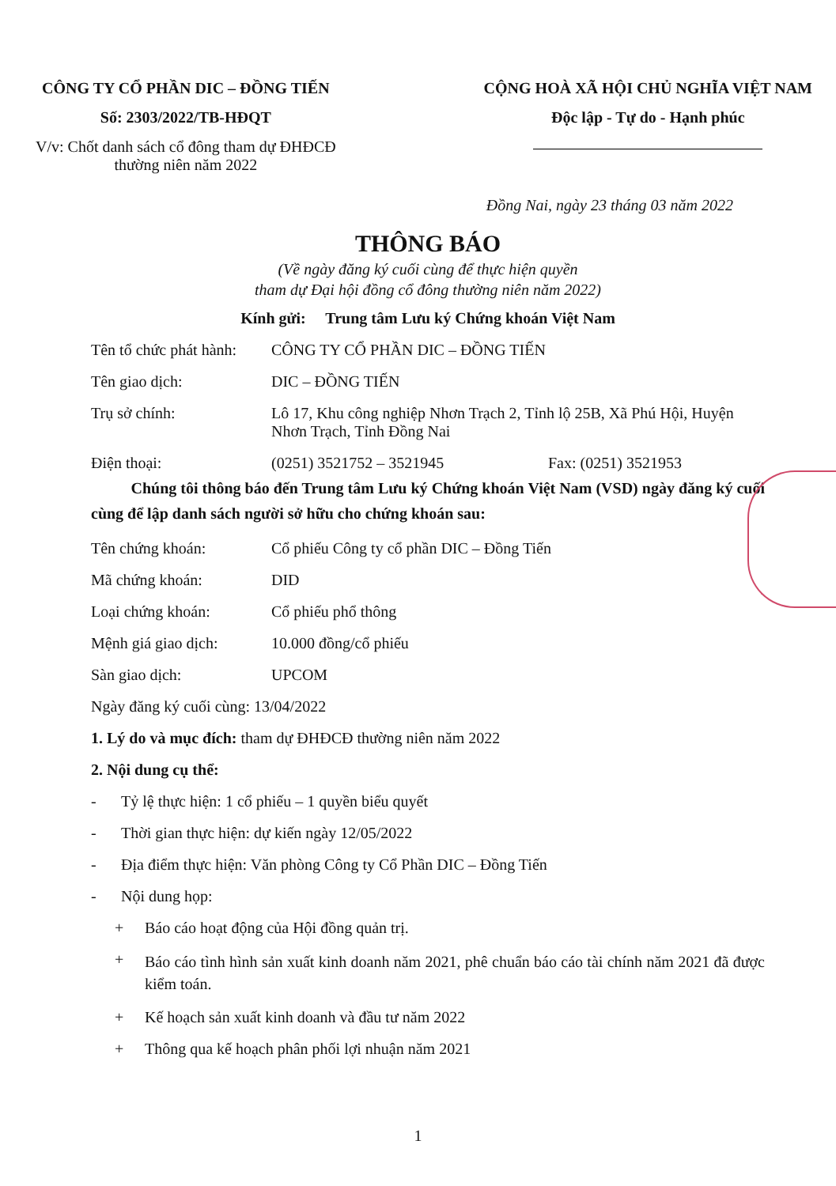CÔNG TY CỔ PHẦN DIC – ĐỒNG TIẾN
Số: 2303/2022/TB-HĐQT
V/v: Chốt danh sách cổ đông tham dự ĐHĐCĐ
thường niên năm 2022
CỘNG HOÀ XÃ HỘI CHỦ NGHĨA VIỆT NAM
Độc lập - Tự do - Hạnh phúc
Đồng Nai, ngày 23 tháng 03 năm 2022
THÔNG BÁO
(Về ngày đăng ký cuối cùng để thực hiện quyền
tham dự Đại hội đồng cổ đông thường niên năm 2022)
Kính gửi: Trung tâm Lưu ký Chứng khoán Việt Nam
Tên tổ chức phát hành:
CÔNG TY CỔ PHẦN DIC – ĐỒNG TIẾN
Tên giao dịch: DIC – ĐỒNG TIẾN
Trụ sở chính: Lô 17, Khu công nghiệp Nhơn Trạch 2, Tỉnh lộ 25B, Xã Phú Hội, Huyện Nhơn Trạch, Tỉnh Đồng Nai
Điện thoại: (0251) 3521752 – 3521945 Fax: (0251) 3521953
Chúng tôi thông báo đến Trung tâm Lưu ký Chứng khoán Việt Nam (VSD) ngày đăng ký cuối cùng để lập danh sách người sở hữu cho chứng khoán sau:
Tên chứng khoán: Cổ phiếu Công ty cổ phần DIC – Đồng Tiến
Mã chứng khoán: DID
Loại chứng khoán: Cổ phiếu phổ thông
Mệnh giá giao dịch: 10.000 đồng/cổ phiếu
Sàn giao dịch: UPCOM
Ngày đăng ký cuối cùng: 13/04/2022
1. Lý do và mục đích: tham dự ĐHĐCĐ thường niên năm 2022
2. Nội dung cụ thể:
- Tỷ lệ thực hiện: 1 cổ phiếu – 1 quyền biểu quyết
- Thời gian thực hiện: dự kiến ngày 12/05/2022
- Địa điểm thực hiện: Văn phòng Công ty Cổ Phần DIC – Đồng Tiến
- Nội dung họp:
+ Báo cáo hoạt động của Hội đồng quản trị.
+
Báo cáo tình hình sản xuất kinh doanh năm 2021, phê chuẩn báo cáo tài chính năm 2021 đã được kiểm toán.
+ Kế hoạch sản xuất kinh doanh và đầu tư năm 2022
+ Thông qua kế hoạch phân phối lợi nhuận năm 2021
1